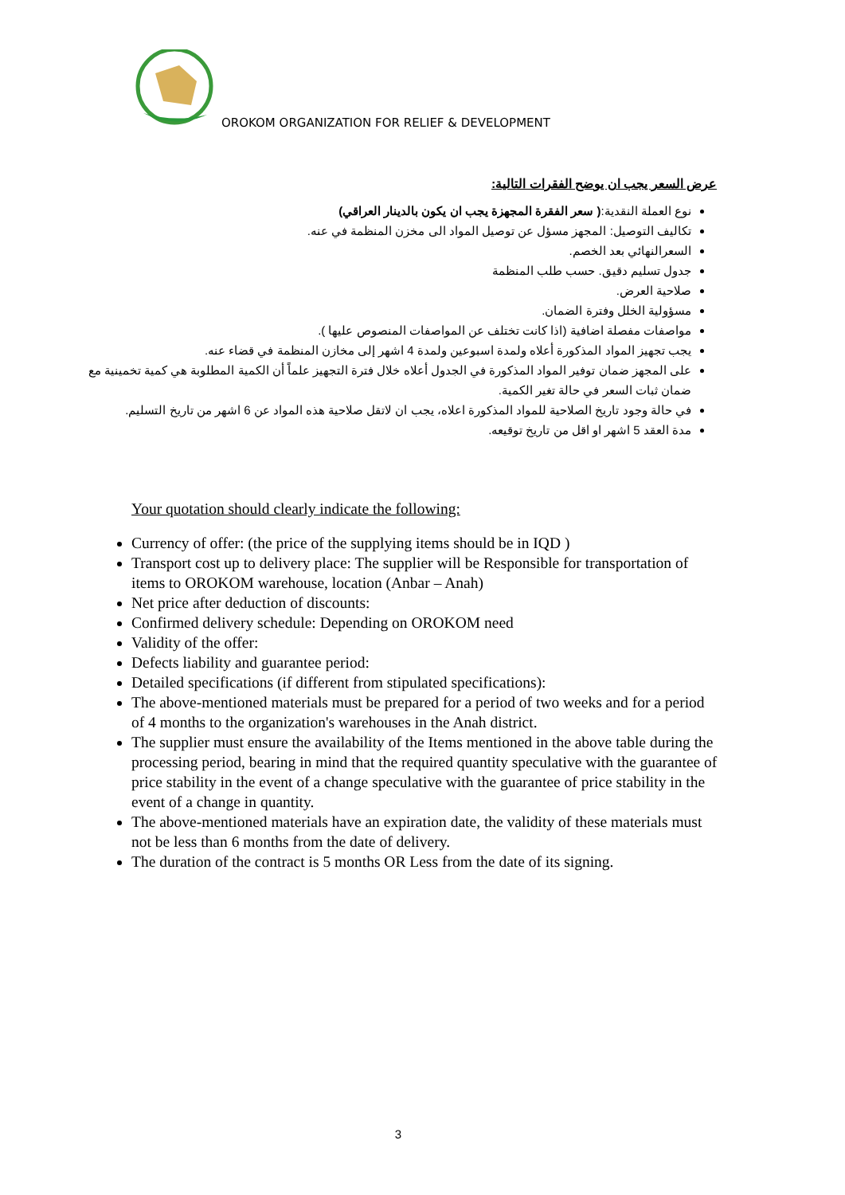OROKOM ORGANIZATION FOR RELIEF & DEVELOPMENT
عرض السعر يجب ان يوضح الفقرات التالية:
نوع العملة النقدية:( سعر الفقرة المجهزة يجب ان يكون بالدينار العراقي)
تكاليف التوصيل: المجهز مسؤل عن توصيل المواد الى مخزن المنظمة في عنه.
السعرالنهائي بعد الخصم.
جدول تسليم دقيق. حسب طلب المنظمة
صلاحية العرض.
مسؤولية الخلل وفترة الضمان.
مواصفات مفصلة اضافية (اذا كانت تختلف عن المواصفات المنصوص عليها ).
يجب تجهيز المواد المذكورة أعلاه ولمدة اسبوعين ولمدة 4 اشهر إلى مخازن المنظمة في قضاء عنه.
على المجهز ضمان توفير المواد المذكورة في الجدول أعلاه خلال فترة التجهيز علماً أن الكمية المطلوبة هي كمية تخمينية مع ضمان ثبات السعر في حالة تغير الكمية.
في حالة وجود تاريخ الصلاحية للمواد المذكورة اعلاه، يجب ان لاتقل صلاحية هذه المواد عن 6 اشهر من تاريخ التسليم.
مدة العقد 5 اشهر او اقل من تاريخ توقيعه.
Your quotation should clearly indicate the following:
Currency of offer: (the price of the supplying items should be in IQD )
Transport cost up to delivery place: The supplier will be Responsible for transportation of items to OROKOM warehouse, location (Anbar – Anah)
Net price after deduction of discounts:
Confirmed delivery schedule: Depending on OROKOM need
Validity of the offer:
Defects liability and guarantee period:
Detailed specifications (if different from stipulated specifications):
The above-mentioned materials must be prepared for a period of two weeks and for a period of 4 months to the organization's warehouses in the Anah district.
The supplier must ensure the availability of the Items mentioned in the above table during the processing period, bearing in mind that the required quantity speculative with the guarantee of price stability in the event of a change speculative with the guarantee of price stability in the event of a change in quantity.
The above-mentioned materials have an expiration date, the validity of these materials must not be less than 6 months from the date of delivery.
The duration of the contract is 5 months OR Less from the date of its signing.
3